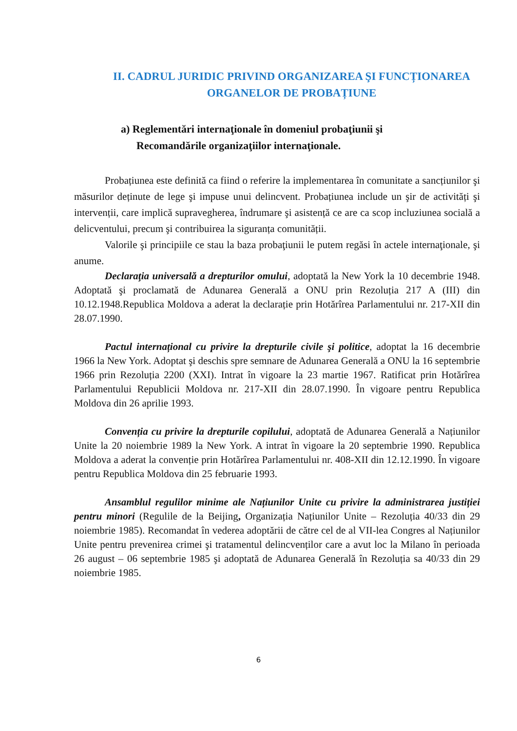II. CADRUL JURIDIC PRIVIND ORGANIZAREA ŞI FUNCȚIONAREA ORGANELOR DE PROBAȚIUNE
a) Reglementări internaţionale în domeniul probaţiunii şi
Recomandările organizaţiilor internaţionale.
Probațiunea este definită ca fiind o referire la implementarea în comunitate a sancțiunilor şi măsurilor deținute de lege şi impuse unui delincvent. Probațiunea include un şir de activități şi intervenții, care implică supravegherea, îndrumare şi asistență ce are ca scop incluziunea socială a delicventului, precum şi contribuirea la siguranța comunității.
Valorile şi principiile ce stau la baza probaţiunii le putem regăsi în actele internaţionale, şi anume.
Declaraţia universală a drepturilor omului, adoptată la New York la 10 decembrie 1948. Adoptată şi proclamată de Adunarea Generală a ONU prin Rezoluția 217 A (III) din 10.12.1948.Republica Moldova a aderat la declarație prin Hotărîrea Parlamentului nr. 217-XII din 28.07.1990.
Pactul internațional cu privire la drepturile civile şi politice, adoptat la 16 decembrie 1966 la New York. Adoptat şi deschis spre semnare de Adunarea Generală a ONU la 16 septembrie 1966 prin Rezoluția 2200 (XXI). Intrat în vigoare la 23 martie 1967. Ratificat prin Hotărîrea Parlamentului Republicii Moldova nr. 217-XII din 28.07.1990. În vigoare pentru Republica Moldova din 26 aprilie 1993.
Convenția cu privire la drepturile copilului, adoptată de Adunarea Generală a Națiunilor Unite la 20 noiembrie 1989 la New York. A intrat în vigoare la 20 septembrie 1990. Republica Moldova a aderat la convenție prin Hotărîrea Parlamentului nr. 408-XII din 12.12.1990. În vigoare pentru Republica Moldova din 25 februarie 1993.
Ansamblul regulilor minime ale Națiunilor Unite cu privire la administrarea justiției pentru minori (Regulile de la Beijing, Organizația Națiunilor Unite – Rezoluția 40/33 din 29 noiembrie 1985). Recomandat în vederea adoptării de către cel de al VII-lea Congres al Națiunilor Unite pentru prevenirea crimei şi tratamentul delincvenților care a avut loc la Milano în perioada 26 august – 06 septembrie 1985 şi adoptată de Adunarea Generală în Rezoluția sa 40/33 din 29 noiembrie 1985.
6